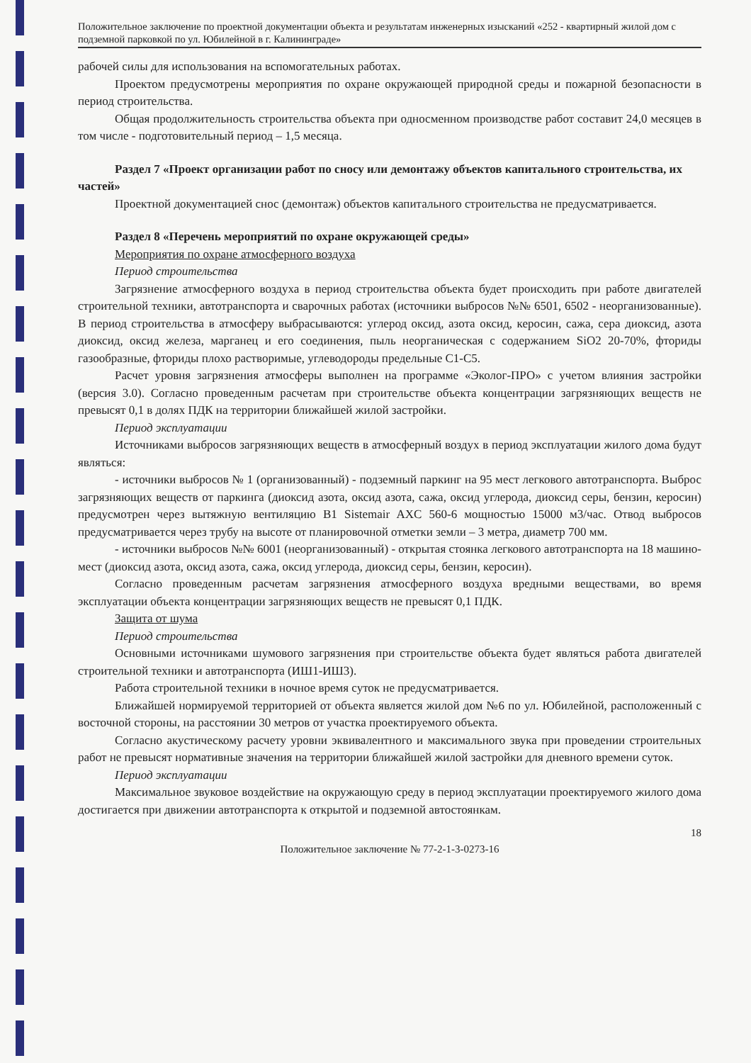Положительное заключение по проектной документации объекта и результатам инженерных изысканий «252 - квартирный жилой дом с подземной парковкой по ул. Юбилейной в г. Калининграде»
рабочей силы для использования на вспомогательных работах.
Проектом предусмотрены мероприятия по охране окружающей природной среды и пожарной безопасности в период строительства.
Общая продолжительность строительства объекта при односменном производстве работ составит 24,0 месяцев в том числе - подготовительный период – 1,5 месяца.
Раздел 7 «Проект организации работ по сносу или демонтажу объектов капитального строительства, их частей»
Проектной документацией снос (демонтаж) объектов капитального строительства не предусматривается.
Раздел 8 «Перечень мероприятий по охране окружающей среды»
Мероприятия по охране атмосферного воздуха
Период строительства
Загрязнение атмосферного воздуха в период строительства объекта будет происходить при работе двигателей строительной техники, автотранспорта и сварочных работах (источники выбросов №№ 6501, 6502 - неорганизованные). В период строительства в атмосферу выбрасываются: углерод оксид, азота оксид, керосин, сажа, сера диоксид, азота диоксид, оксид железа, марганец и его соединения, пыль неорганическая с содержанием SiO2 20-70%, фториды газообразные, фториды плохо растворимые, углеводороды предельные С1-С5.
Расчет уровня загрязнения атмосферы выполнен на программе «Эколог-ПРО» с учетом влияния застройки (версия 3.0). Согласно проведенным расчетам при строительстве объекта концентрации загрязняющих веществ не превысят 0,1 в долях ПДК на территории ближайшей жилой застройки.
Период эксплуатации
Источниками выбросов загрязняющих веществ в атмосферный воздух в период эксплуатации жилого дома будут являться:
- источники выбросов № 1 (организованный) - подземный паркинг на 95 мест легкового автотранспорта. Выброс загрязняющих веществ от паркинга (диоксид азота, оксид азота, сажа, оксид углерода, диоксид серы, бензин, керосин) предусмотрен через вытяжную вентиляцию В1 Sistemair AXC 560-6 мощностью 15000 м3/час. Отвод выбросов предусматривается через трубу на высоте от планировочной отметки земли – 3 метра, диаметр 700 мм.
- источники выбросов №№ 6001 (неорганизованный) - открытая стоянка легкового автотранспорта на 18 машино-мест (диоксид азота, оксид азота, сажа, оксид углерода, диоксид серы, бензин, керосин).
Согласно проведенным расчетам загрязнения атмосферного воздуха вредными веществами, во время эксплуатации объекта концентрации загрязняющих веществ не превысят 0,1 ПДК.
Защита от шума
Период строительства
Основными источниками шумового загрязнения при строительстве объекта будет являться работа двигателей строительной техники и автотранспорта (ИШ1-ИШ3).
Работа строительной техники в ночное время суток не предусматривается.
Ближайшей нормируемой территорией от объекта является жилой дом №6 по ул. Юбилейной, расположенный с восточной стороны, на расстоянии 30 метров от участка проектируемого объекта.
Согласно акустическому расчету уровни эквивалентного и максимального звука при проведении строительных работ не превысят нормативные значения на территории ближайшей жилой застройки для дневного времени суток.
Период эксплуатации
Максимальное звуковое воздействие на окружающую среду в период эксплуатации проектируемого жилого дома достигается при движении автотранспорта к открытой и подземной автостоянкам.
18
Положительное заключение № 77-2-1-3-0273-16